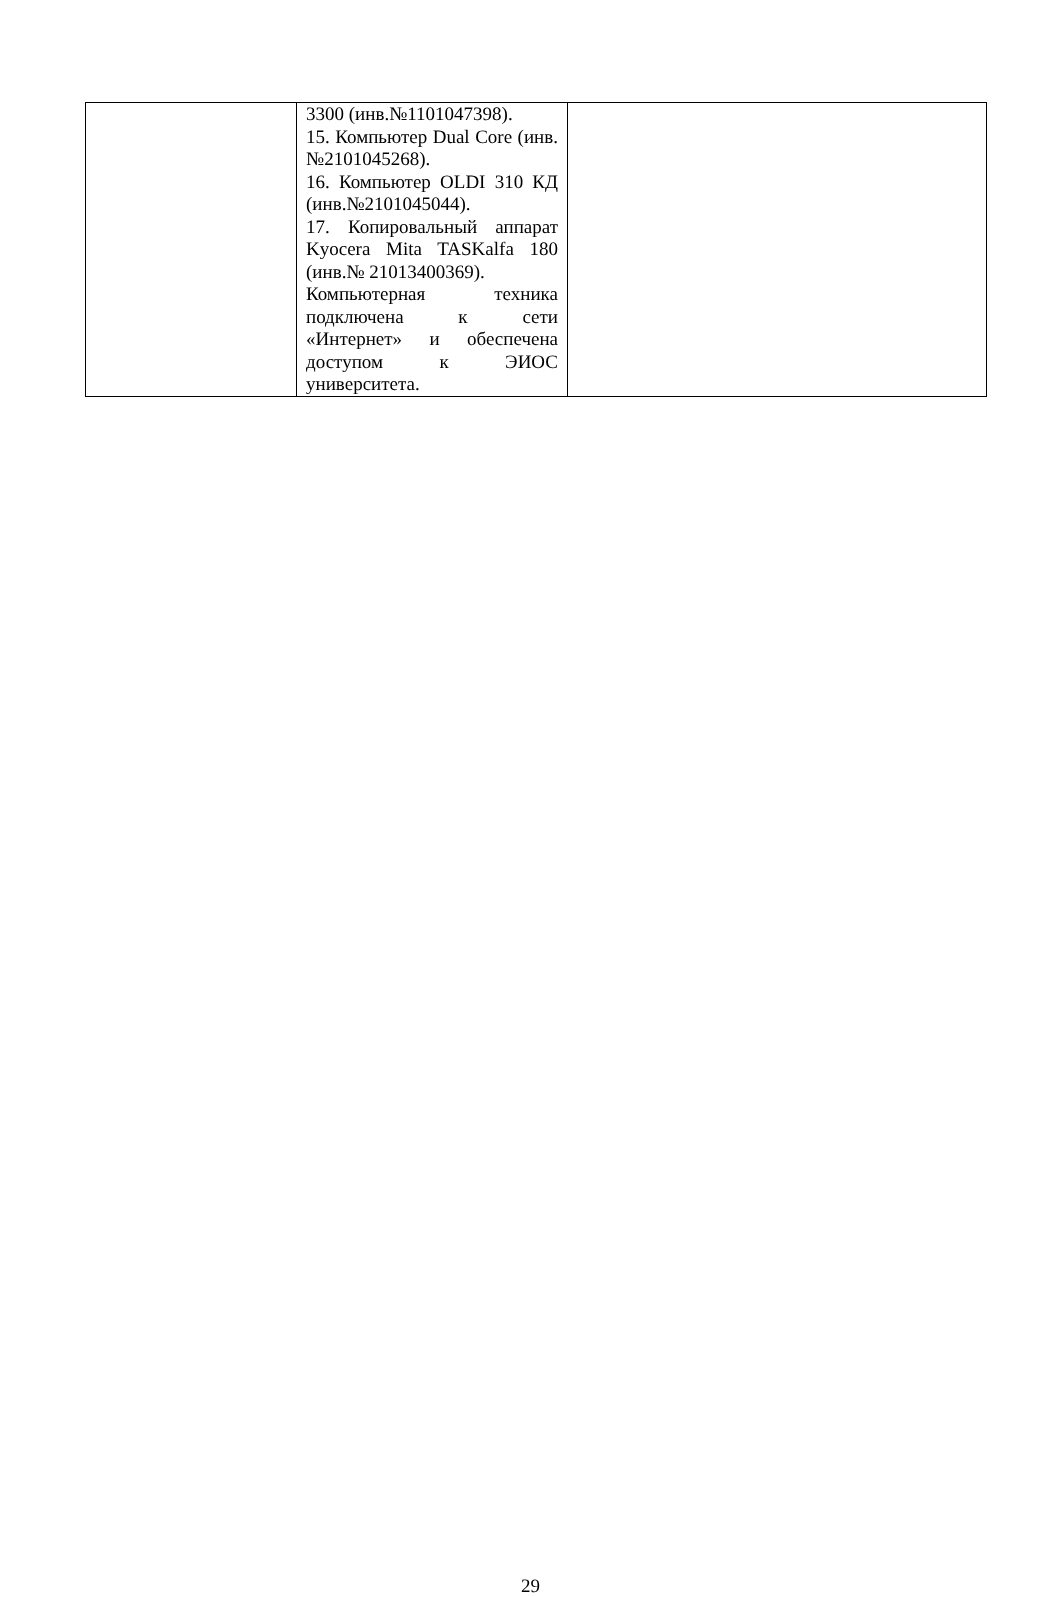| | 3300 (инв.№1101047398). 15. Компьютер Dual Core (инв.№2101045268). 16. Компьютер OLDI 310 КД (инв.№2101045044). 17. Копировальный аппарат Kyocera Mita TASKalfa 180 (инв.№ 21013400369). Компьютерная техника подключена к сети «Интернет» и обеспечена доступом к ЭИОС университета. | |
29